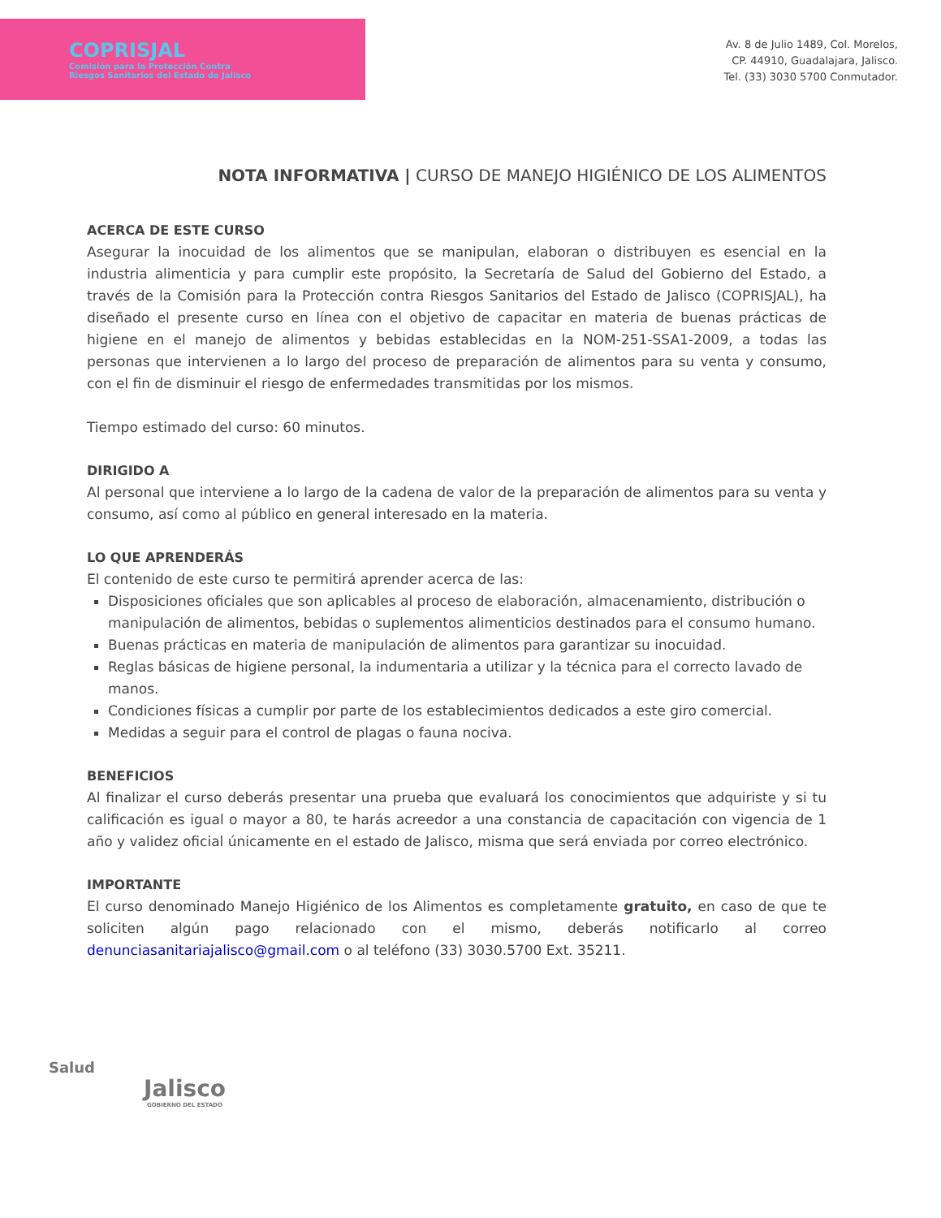COPRISJAL
Comisión para la Protección Contra
Riesgos Sanitarios del Estado de Jalisco
Av. 8 de Julio 1489, Col. Morelos,
CP. 44910, Guadalajara, Jalisco.
Tel. (33) 3030 5700 Conmutador.
NOTA INFORMATIVA | CURSO DE MANEJO HIGIÉNICO DE LOS ALIMENTOS
ACERCA DE ESTE CURSO
Asegurar la inocuidad de los alimentos que se manipulan, elaboran o distribuyen es esencial en la industria alimenticia y para cumplir este propósito, la Secretaría de Salud del Gobierno del Estado, a través de la Comisión para la Protección contra Riesgos Sanitarios del Estado de Jalisco (COPRISJAL), ha diseñado el presente curso en línea con el objetivo de capacitar en materia de buenas prácticas de higiene en el manejo de alimentos y bebidas establecidas en la NOM-251-SSA1-2009, a todas las personas que intervienen a lo largo del proceso de preparación de alimentos para su venta y consumo, con el fin de disminuir el riesgo de enfermedades transmitidas por los mismos.
Tiempo estimado del curso: 60 minutos.
DIRIGIDO A
Al personal que interviene a lo largo de la cadena de valor de la preparación de alimentos para su venta y consumo, así como al público en general interesado en la materia.
LO QUE APRENDERÁS
El contenido de este curso te permitirá aprender acerca de las:
Disposiciones oficiales que son aplicables al proceso de elaboración, almacenamiento, distribución o manipulación de alimentos, bebidas o suplementos alimenticios destinados para el consumo humano.
Buenas prácticas en materia de manipulación de alimentos para garantizar su inocuidad.
Reglas básicas de higiene personal, la indumentaria a utilizar y la técnica para el correcto lavado de manos.
Condiciones físicas a cumplir por parte de los establecimientos dedicados a este giro comercial.
Medidas a seguir para el control de plagas o fauna nociva.
BENEFICIOS
Al finalizar el curso deberás presentar una prueba que evaluará los conocimientos que adquiriste y si tu calificación es igual o mayor a 80, te harás acreedor a una constancia de capacitación con vigencia de 1 año y validez oficial únicamente en el estado de Jalisco, misma que será enviada por correo electrónico.
IMPORTANTE
El curso denominado Manejo Higiénico de los Alimentos es completamente gratuito, en caso de que te soliciten algún pago relacionado con el mismo, deberás notificarlo al correo denunciasanitariajalisco@gmail.com o al teléfono (33) 3030.5700 Ext. 35211.
Salud
Jalisco
GOBIERNO DEL ESTADO